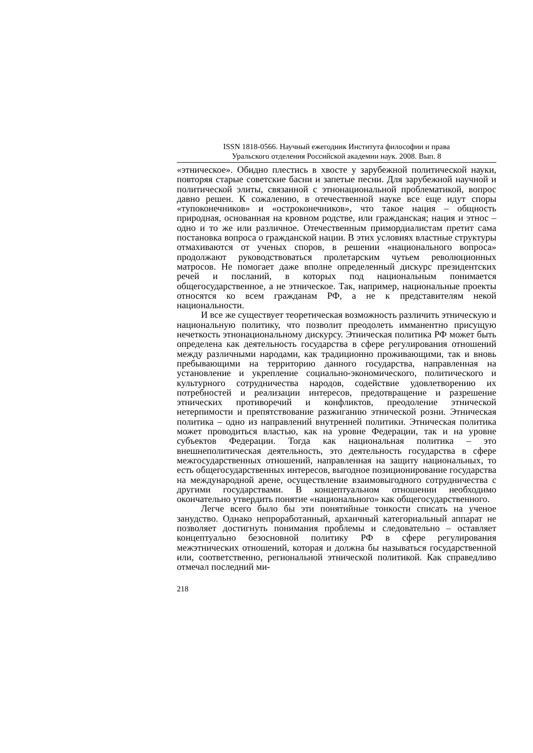ISSN 1818-0566. Научный ежегодник Института философии и права
Уральского отделения Российской академии наук. 2008. Вып. 8
«этническое». Обидно плестись в хвосте у зарубежной политической науки, повторяя старые советские басни и запетые песни. Для зарубежной научной и политической элиты, связанной с этнонациональной проблематикой, вопрос давно решен. К сожалению, в отечественной науке все еще идут споры «тупоконечников» и «остроконечников», что такое нация – общность природная, основанная на кровном родстве, или гражданская; нация и этнос – одно и то же или различное. Отечественным примордиалистам претит сама постановка вопроса о гражданской нации. В этих условиях властные структуры отмахиваются от ученых споров, в решении «национального вопроса» продолжают руководствоваться пролетарским чутьем революционных матросов. Не помогает даже вполне определенный дискурс президентских речей и посланий, в которых под национальным понимается общегосударственное, а не этническое. Так, например, национальные проекты относятся ко всем гражданам РФ, а не к представителям некой национальности.
И все же существует теоретическая возможность различить этническую и национальную политику, что позволит преодолеть имманентно присущую нечеткость этнонациональному дискурсу. Этническая политика РФ может быть определена как деятельность государства в сфере регулирования отношений между различными народами, как традиционно проживающими, так и вновь пребывающими на территорию данного государства, направленная на установление и укрепление социально-экономического, политического и культурного сотрудничества народов, содействие удовлетворению их потребностей и реализации интересов, предотвращение и разрешение этнических противоречий и конфликтов, преодоление этнической нетерпимости и препятствование разжиганию этнической розни. Этническая политика – одно из направлений внутренней политики. Этническая политика может проводиться властью, как на уровне Федерации, так и на уровне субъектов Федерации. Тогда как национальная политика – это внешнеполитическая деятельность, это деятельность государства в сфере межгосударственных отношений, направленная на защиту национальных, то есть общегосударственных интересов, выгодное позиционирование государства на международной арене, осуществление взаимовыгодного сотрудничества с другими государствами. В концептуальном отношении необходимо окончательно утвердить понятие «национального» как общегосударственного.
Легче всего было бы эти понятийные тонкости списать на ученое занудство. Однако непроработанный, архаичный категориальный аппарат не позволяет достигнуть понимания проблемы и следовательно – оставляет концептуально безосновной политику РФ в сфере регулирования межэтнических отношений, которая и должна бы называться государственной или, соответственно, региональной этнической политикой. Как справедливо отмечал последний ми-
218